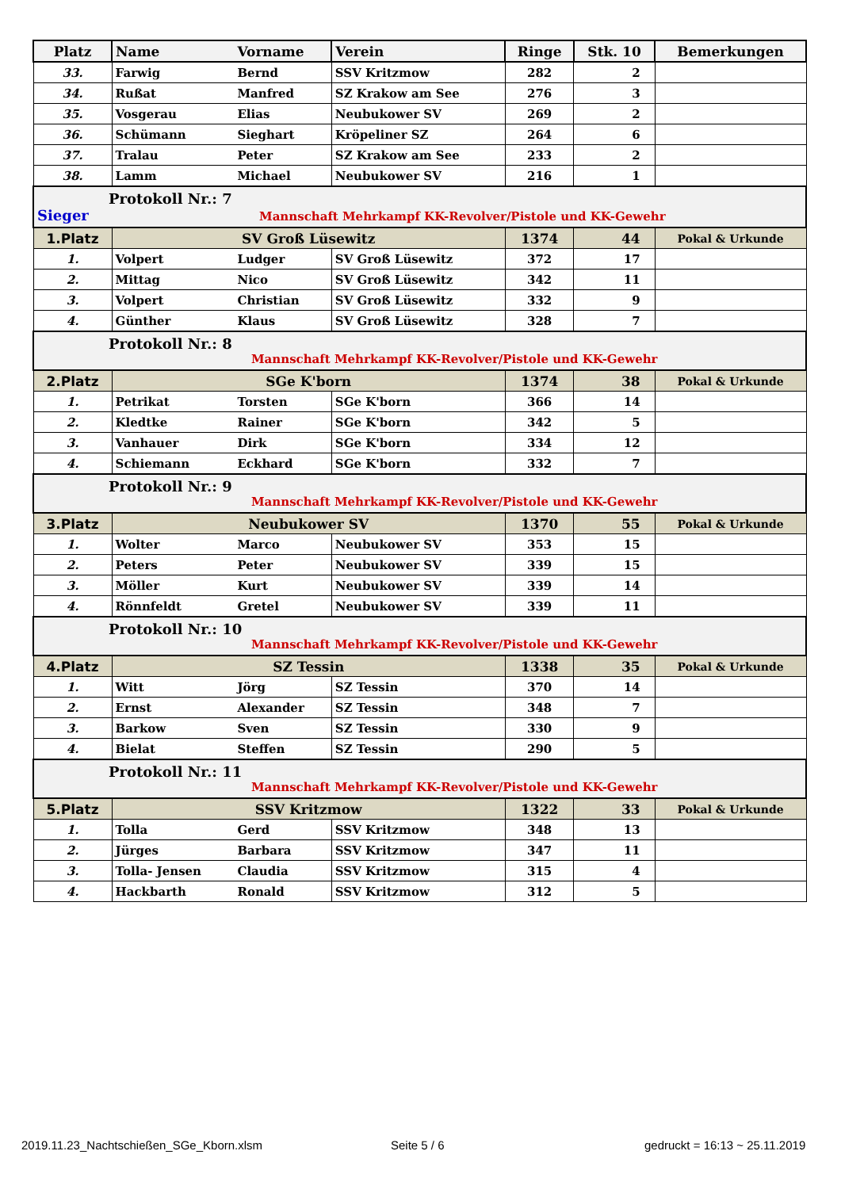| Platz | Name | Vorname | Verein | Ringe | Stk. 10 | Bemerkungen |
| --- | --- | --- | --- | --- | --- | --- |
| 33. | Farwig | Bernd | SSV Kritzmow | 282 | 2 | |
| 34. | Rußat | Manfred | SZ Krakow am See | 276 | 3 | |
| 35. | Vosgerau | Elias | Neubukower SV | 269 | 2 | |
| 36. | Schümann | Sieghart | Kröpeliner SZ | 264 | 6 | |
| 37. | Tralau | Peter | SZ Krakow am See | 233 | 2 | |
| 38. | Lamm | Michael | Neubukower SV | 216 | 1 | |
| Protokoll Nr.: 7 Sieger Mannschaft Mehrkampf KK-Revolver/Pistole und KK-Gewehr | | | | | | |
| 1.Platz | SV Groß Lüsewitz | | | 1374 | 44 | Pokal & Urkunde |
| 1. | Volpert | Ludger | SV Groß Lüsewitz | 372 | 17 | |
| 2. | Mittag | Nico | SV Groß Lüsewitz | 342 | 11 | |
| 3. | Volpert | Christian | SV Groß Lüsewitz | 332 | 9 | |
| 4. | Günther | Klaus | SV Groß Lüsewitz | 328 | 7 | |
| Protokoll Nr.: 8 Mannschaft Mehrkampf KK-Revolver/Pistole und KK-Gewehr | | | | | | |
| 2.Platz | SGe K'born | | | 1374 | 38 | Pokal & Urkunde |
| 1. | Petrikat | Torsten | SGe K'born | 366 | 14 | |
| 2. | Kledtke | Rainer | SGe K'born | 342 | 5 | |
| 3. | Vanhauer | Dirk | SGe K'born | 334 | 12 | |
| 4. | Schiemann | Eckhard | SGe K'born | 332 | 7 | |
| Protokoll Nr.: 9 Mannschaft Mehrkampf KK-Revolver/Pistole und KK-Gewehr | | | | | | |
| 3.Platz | Neubukower SV | | | 1370 | 55 | Pokal & Urkunde |
| 1. | Wolter | Marco | Neubukower SV | 353 | 15 | |
| 2. | Peters | Peter | Neubukower SV | 339 | 15 | |
| 3. | Möller | Kurt | Neubukower SV | 339 | 14 | |
| 4. | Rönnfeldt | Gretel | Neubukower SV | 339 | 11 | |
| Protokoll Nr.: 10 Mannschaft Mehrkampf KK-Revolver/Pistole und KK-Gewehr | | | | | | |
| 4.Platz | SZ Tessin | | | 1338 | 35 | Pokal & Urkunde |
| 1. | Witt | Jörg | SZ Tessin | 370 | 14 | |
| 2. | Ernst | Alexander | SZ Tessin | 348 | 7 | |
| 3. | Barkow | Sven | SZ Tessin | 330 | 9 | |
| 4. | Bielat | Steffen | SZ Tessin | 290 | 5 | |
| Protokoll Nr.: 11 Mannschaft Mehrkampf KK-Revolver/Pistole und KK-Gewehr | | | | | | |
| 5.Platz | SSV Kritzmow | | | 1322 | 33 | Pokal & Urkunde |
| 1. | Tolla | Gerd | SSV Kritzmow | 348 | 13 | |
| 2. | Jürges | Barbara | SSV Kritzmow | 347 | 11 | |
| 3. | Tolla- Jensen | Claudia | SSV Kritzmow | 315 | 4 | |
| 4. | Hackbarth | Ronald | SSV Kritzmow | 312 | 5 | |
2019.11.23_Nachtschießen_SGe_Kborn.xlsm
Seite 5 / 6 gedruckt = 16:13 ~ 25.11.2019